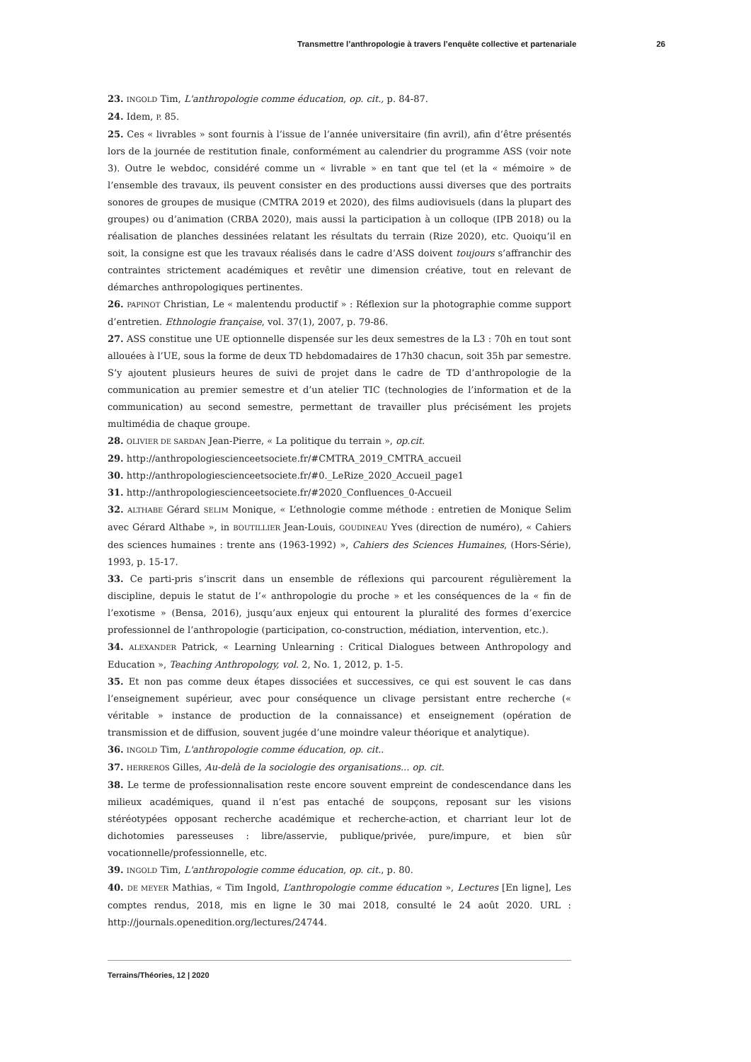Transmettre l’anthropologie à travers l’enquête collective et partenariale 26
23. INGOLD Tim, L'anthropologie comme éducation, op. cit., p. 84-87.
24. Idem, P. 85.
25. Ces « livrables » sont fournis à l’issue de l’année universitaire (fin avril), afin d’être présentés lors de la journée de restitution finale, conformément au calendrier du programme ASS (voir note 3). Outre le webdoc, considéré comme un « livrable » en tant que tel (et la « mémoire » de l’ensemble des travaux, ils peuvent consister en des productions aussi diverses que des portraits sonores de groupes de musique (CMTRA 2019 et 2020), des films audiovisuels (dans la plupart des groupes) ou d’animation (CRBA 2020), mais aussi la participation à un colloque (IPB 2018) ou la réalisation de planches dessinées relatant les résultats du terrain (Rize 2020), etc. Quoiqu’il en soit, la consigne est que les travaux réalisés dans le cadre d’ASS doivent toujours s’affranchir des contraintes strictement académiques et revêtir une dimension créative, tout en relevant de démarches anthropologiques pertinentes.
26. PAPINOT Christian, Le « malentendu productif » : Réflexion sur la photographie comme support d’entretien. Ethnologie française, vol. 37(1), 2007, p. 79-86.
27. ASS constitue une UE optionnelle dispensée sur les deux semestres de la L3 : 70h en tout sont allouées à l’UE, sous la forme de deux TD hebdomadaires de 17h30 chacun, soit 35h par semestre. S’y ajoutent plusieurs heures de suivi de projet dans le cadre de TD d’anthropologie de la communication au premier semestre et d’un atelier TIC (technologies de l’information et de la communication) au second semestre, permettant de travailler plus précisément les projets multimédia de chaque groupe.
28. OLIVIER DE SARDAN Jean-Pierre, « La politique du terrain », op.cit.
29. http://anthropologiescienceetsociete.fr/#CMTRA_2019_CMTRA_accueil
30. http://anthropologiescienceetsociete.fr/#0._LeRize_2020_Accueil_page1
31. http://anthropologiescienceetsociete.fr/#2020_Confluences_0-Accueil
32. ALTHABE Gérard SELIM Monique, « L’ethnologie comme méthode : entretien de Monique Selim avec Gérard Althabe », in BOUTILLIER Jean-Louis, GOUDINEAU Yves (direction de numéro), « Cahiers des sciences humaines : trente ans (1963-1992) », Cahiers des Sciences Humaines, (Hors-Série), 1993, p. 15-17.
33. Ce parti-pris s’inscrit dans un ensemble de réflexions qui parcourent régulièrement la discipline, depuis le statut de l’« anthropologie du proche » et les conséquences de la « fin de l’exotisme » (Bensa, 2016), jusqu’aux enjeux qui entourent la pluralité des formes d’exercice professionnel de l’anthropologie (participation, co-construction, médiation, intervention, etc.).
34. ALEXANDER Patrick, « Learning Unlearning : Critical Dialogues between Anthropology and Education », Teaching Anthropology, vol. 2, No. 1, 2012, p. 1-5.
35. Et non pas comme deux étapes dissociées et successives, ce qui est souvent le cas dans l’enseignement supérieur, avec pour conséquence un clivage persistant entre recherche (« véritable » instance de production de la connaissance) et enseignement (opération de transmission et de diffusion, souvent jugée d’une moindre valeur théorique et analytique).
36. INGOLD Tim, L'anthropologie comme éducation, op. cit..
37. HERREROS Gilles, Au-delà de la sociologie des organisations... op. cit.
38. Le terme de professionnalisation reste encore souvent empreint de condescendance dans les milieux académiques, quand il n’est pas entaché de soupçons, reposant sur les visions stéréotypées opposant recherche académique et recherche-action, et charriant leur lot de dichotomies paresseuses : libre/asservie, publique/privée, pure/impure, et bien sûr vocationnelle/professionnelle, etc.
39. INGOLD Tim, L'anthropologie comme éducation, op. cit., p. 80.
40. DE MEYER Mathias, « Tim Ingold, L’anthropologie comme éducation », Lectures [En ligne], Les comptes rendus, 2018, mis en ligne le 30 mai 2018, consulté le 24 août 2020. URL : http://journals.openedition.org/lectures/24744.
Terrains/Théories, 12 | 2020